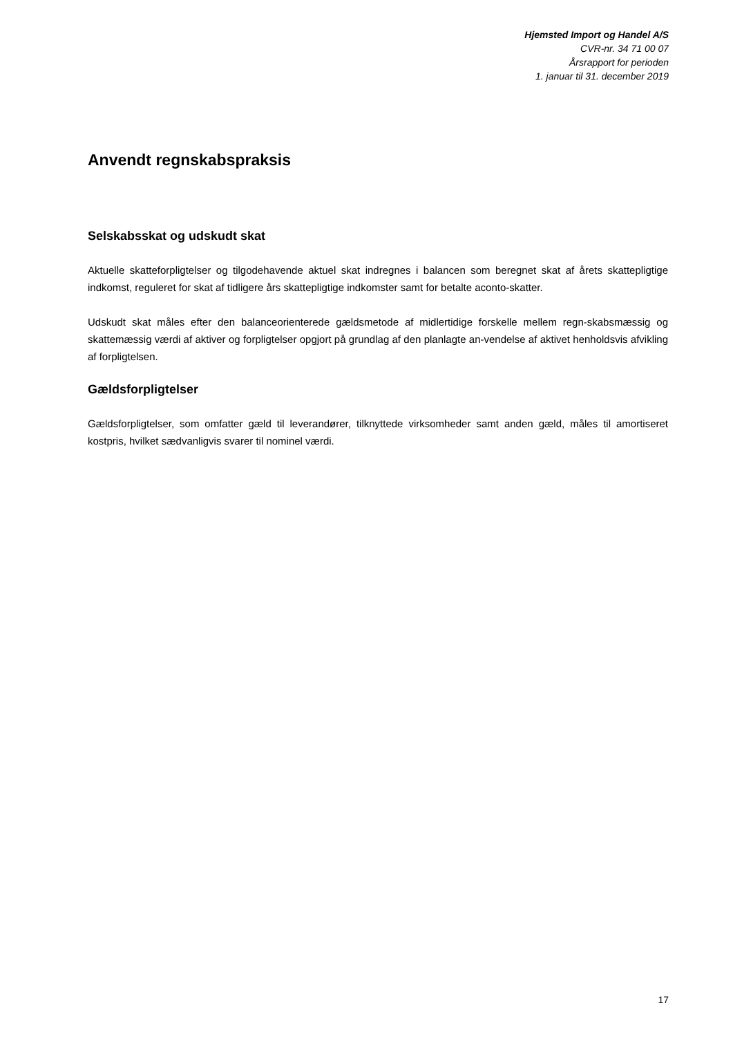Hjemsted Import og Handel A/S
CVR-nr. 34 71 00 07
Årsrapport for perioden
1. januar til 31. december 2019
Anvendt regnskabspraksis
Selskabsskat og udskudt skat
Aktuelle skatteforpligtelser og tilgodehavende aktuel skat indregnes i balancen som beregnet skat af årets skattepligtige indkomst, reguleret for skat af tidligere års skattepligtige indkomster samt for betalte aconto-skatter.
Udskudt skat måles efter den balanceorienterede gældsmetode af midlertidige forskelle mellem regn-skabsmæssig og skattemæssig værdi af aktiver og forpligtelser opgjort på grundlag af den planlagte an-vendelse af aktivet henholdsvis afvikling af forpligtelsen.
Gældsforpligtelser
Gældsforpligtelser, som omfatter gæld til leverandører, tilknyttede virksomheder samt anden gæld, måles til amortiseret kostpris, hvilket sædvanligvis svarer til nominel værdi.
17